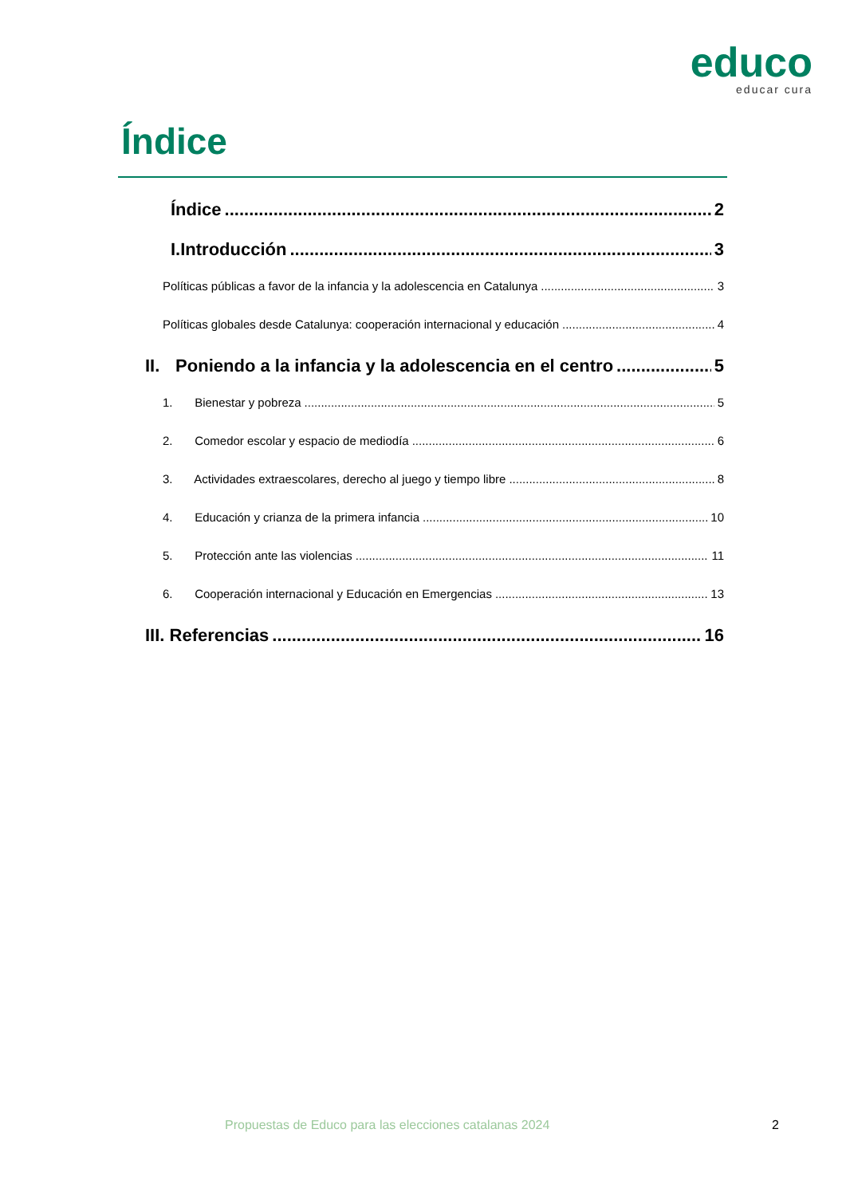educo
educar cura
Índice
Índice 2
I.Introducción 3
Políticas públicas a favor de la infancia y la adolescencia en Catalunya 3
Políticas globales desde Catalunya: cooperación internacional y educación 4
II. Poniendo a la infancia y la adolescencia en el centro 5
1. Bienestar y pobreza 5
2. Comedor escolar y espacio de mediodía 6
3. Actividades extraescolares, derecho al juego y tiempo libre 8
4. Educación y crianza de la primera infancia 10
5. Protección ante las violencias 11
6. Cooperación internacional y Educación en Emergencias 13
III. Referencias 16
Propuestas de Educo para las elecciones catalanas 2024
2